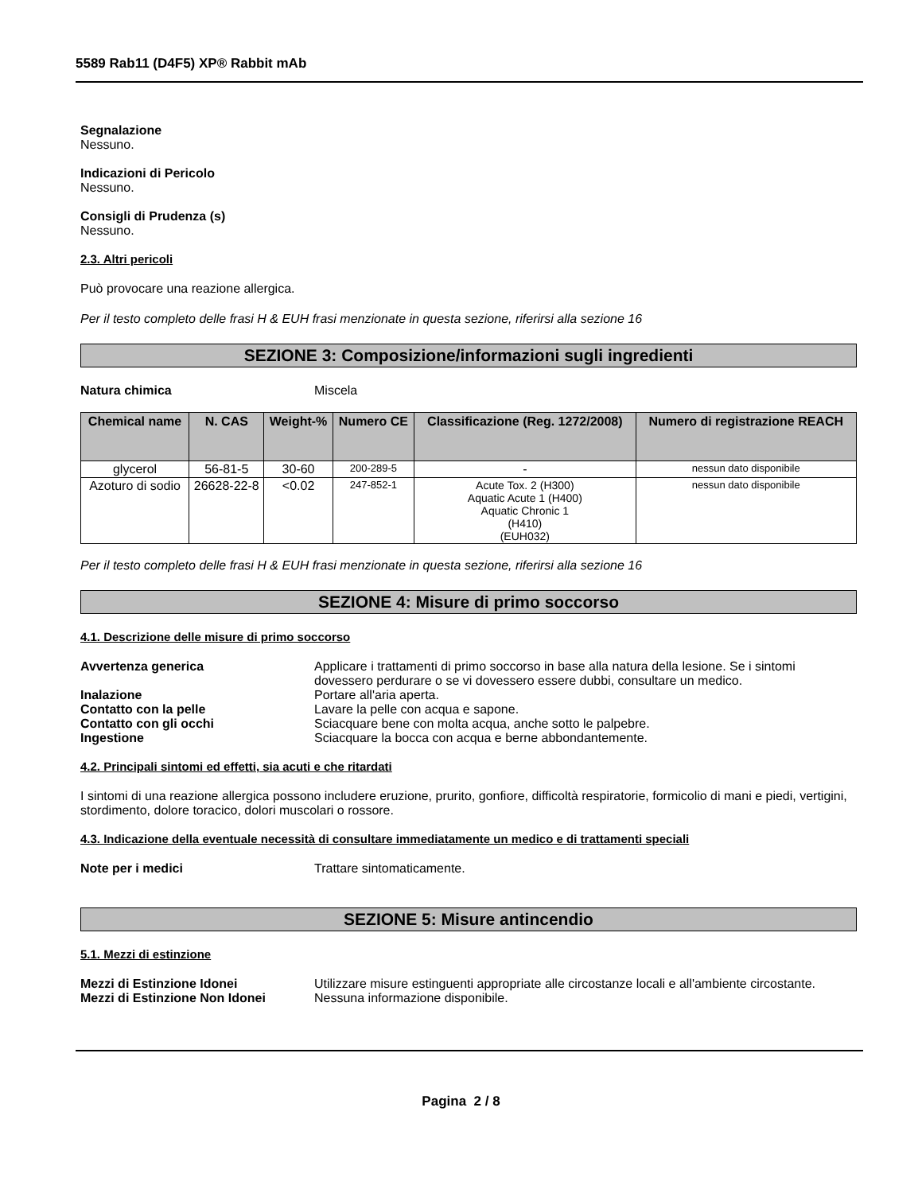5589 Rab11 (D4F5) XP® Rabbit mAb
Segnalazione
Nessuno.
Indicazioni di Pericolo
Nessuno.
Consigli di Prudenza (s)
Nessuno.
2.3. Altri pericoli
Può provocare una reazione allergica.
Per il testo completo delle frasi H & EUH frasi menzionate in questa sezione, riferirsi alla sezione 16
SEZIONE 3: Composizione/informazioni sugli ingredienti
Natura chimica Miscela
| Chemical name | N. CAS | Weight-% | Numero CE | Classificazione (Reg. 1272/2008) | Numero di registrazione REACH |
| --- | --- | --- | --- | --- | --- |
| glycerol | 56-81-5 | 30-60 | 200-289-5 | - | nessun dato disponibile |
| Azoturo di sodio | 26628-22-8 | <0.02 | 247-852-1 | Acute Tox. 2 (H300) Aquatic Acute 1 (H400) Aquatic Chronic 1 (H410) (EUH032) | nessun dato disponibile |
Per il testo completo delle frasi H & EUH frasi menzionate in questa sezione, riferirsi alla sezione 16
SEZIONE 4: Misure di primo soccorso
4.1. Descrizione delle misure di primo soccorso
Avvertenza generica Applicare i trattamenti di primo soccorso in base alla natura della lesione. Se i sintomi dovessero perdurare o se vi dovessero essere dubbi, consultare un medico.
Inalazione Portare all'aria aperta.
Contatto con la pelle Lavare la pelle con acqua e sapone.
Contatto con gli occhi Sciacquare bene con molta acqua, anche sotto le palpebre.
Ingestione Sciacquare la bocca con acqua e berne abbondantemente.
4.2. Principali sintomi ed effetti, sia acuti e che ritardati
I sintomi di una reazione allergica possono includere eruzione, prurito, gonfiore, difficoltà respiratorie, formicolio di mani e piedi, vertigini, stordimento, dolore toracico, dolori muscolari o rossore.
4.3. Indicazione della eventuale necessità di consultare immediatamente un medico e di trattamenti speciali
Note per i medici Trattare sintomaticamente.
SEZIONE 5: Misure antincendio
5.1. Mezzi di estinzione
Mezzi di Estinzione Idonei Utilizzare misure estinguenti appropriate alle circostanze locali e all'ambiente circostante.
Mezzi di Estinzione Non Idonei Nessuna informazione disponibile.
Pagina 2 / 8